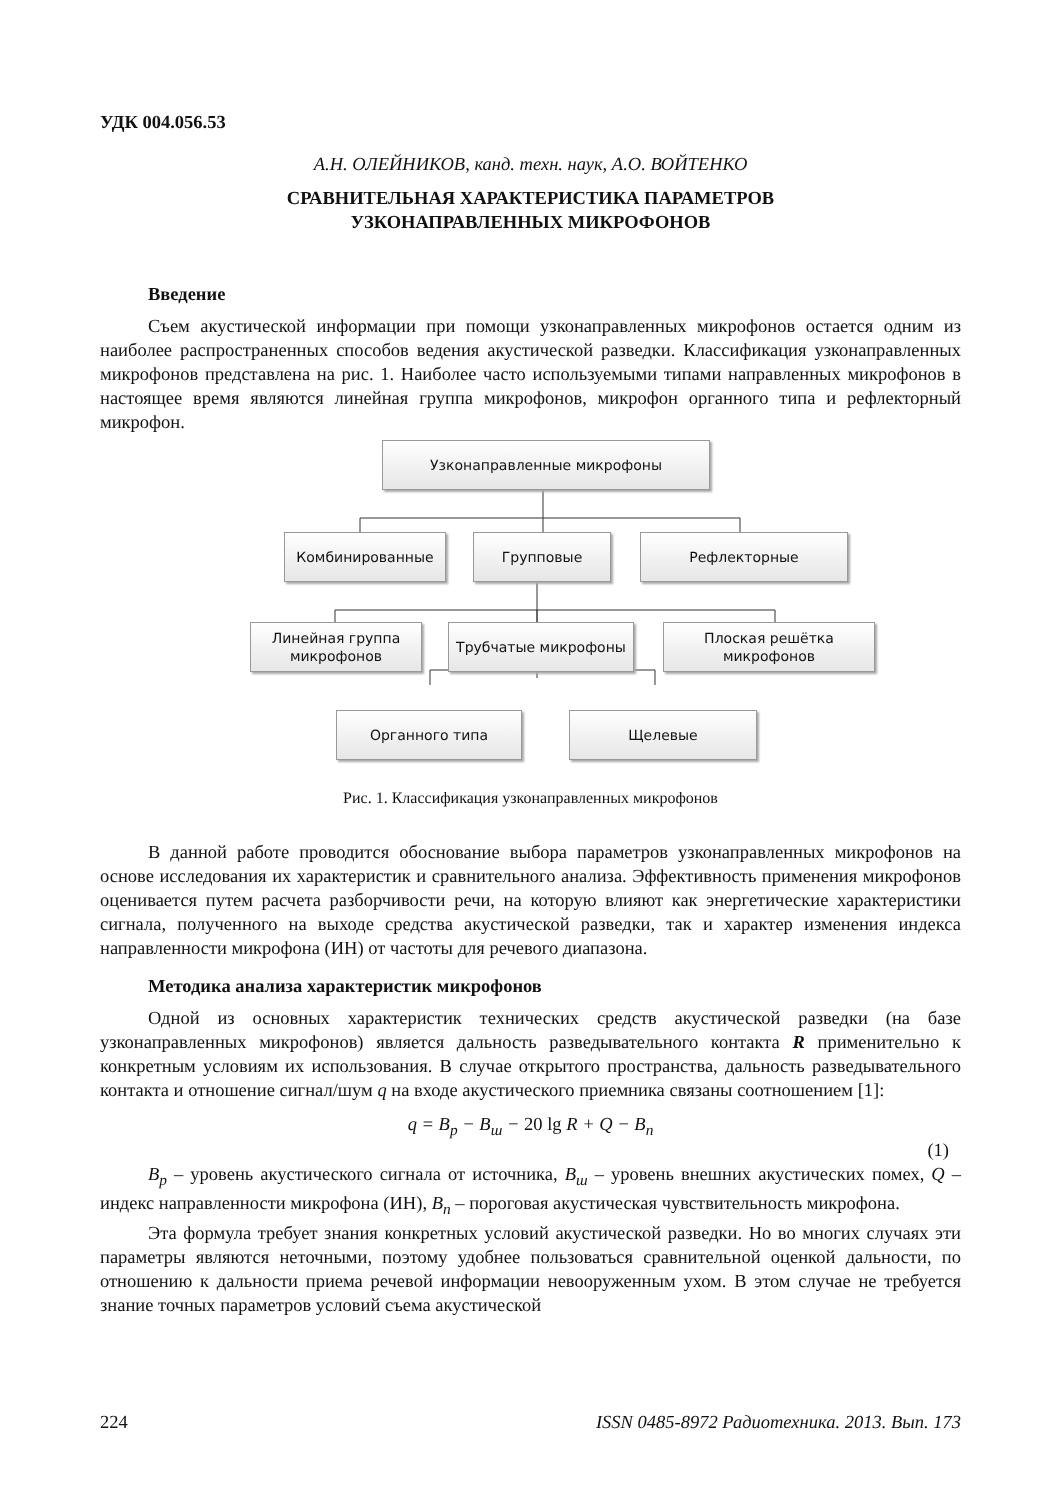УДК 004.056.53
А.Н. ОЛЕЙНИКОВ, канд. техн. наук, А.О. ВОЙТЕНКО
СРАВНИТЕЛЬНАЯ ХАРАКТЕРИСТИКА ПАРАМЕТРОВ
УЗКОНАПРАВЛЕННЫХ МИКРОФОНОВ
Введение
Съем акустической информации при помощи узконаправленных микрофонов остается одним из наиболее распространенных способов ведения акустической разведки. Классификация узконаправленных микрофонов представлена на рис. 1. Наиболее часто используемыми типами направленных микрофонов в настоящее время являются линейная группа микрофонов, микрофон органного типа и рефлекторный микрофон.
Узконаправленные микрофоны
Комбинированные Групповые Рефлекторные
Линейная группа
микрофонов
Трубчатые микрофоны
Плоская решётка
микрофонов
Органного типа Щелевые
Рис. 1. Классификация узконаправленных микрофонов
В данной работе проводится обоснование выбора параметров узконаправленных микрофонов на основе исследования их характеристик и сравнительного анализа. Эффективность применения микрофонов оценивается путем расчета разборчивости речи, на которую влияют как энергетические характеристики сигнала, полученного на выходе средства акустической разведки, так и характер изменения индекса направленности микрофона (ИН) от частоты для речевого диапазона.
Методика анализа характеристик микрофонов
Одной из основных характеристик технических средств акустической разведки (на базе узконаправленных микрофонов) является дальность разведывательного контакта R применительно к конкретным условиям их использования. В случае открытого пространства, дальность разведывательного контакта и отношение сигнал/шум q на входе акустического приемника связаны соотношением [1]:
q = B<sub>p</sub> − B<sub>ш</sub> − 20 lg R + Q − B<sub>n</sub>
(1)
B<sub>p</sub> – уровень акустического сигнала от источника, B<sub>ш</sub> – уровень внешних акустических помех, Q – индекс направленности микрофона (ИН), B<sub>n</sub> – пороговая акустическая чувствительность микрофона.
Эта формула требует знания конкретных условий акустической разведки. Но во многих случаях эти параметры являются неточными, поэтому удобнее пользоваться сравнительной оценкой дальности, по отношению к дальности приема речевой информации невооруженным ухом. В этом случае не требуется знание точных параметров условий съема акустической
224 ISSN 0485-8972 Радиотехника. 2013. Вып. 173